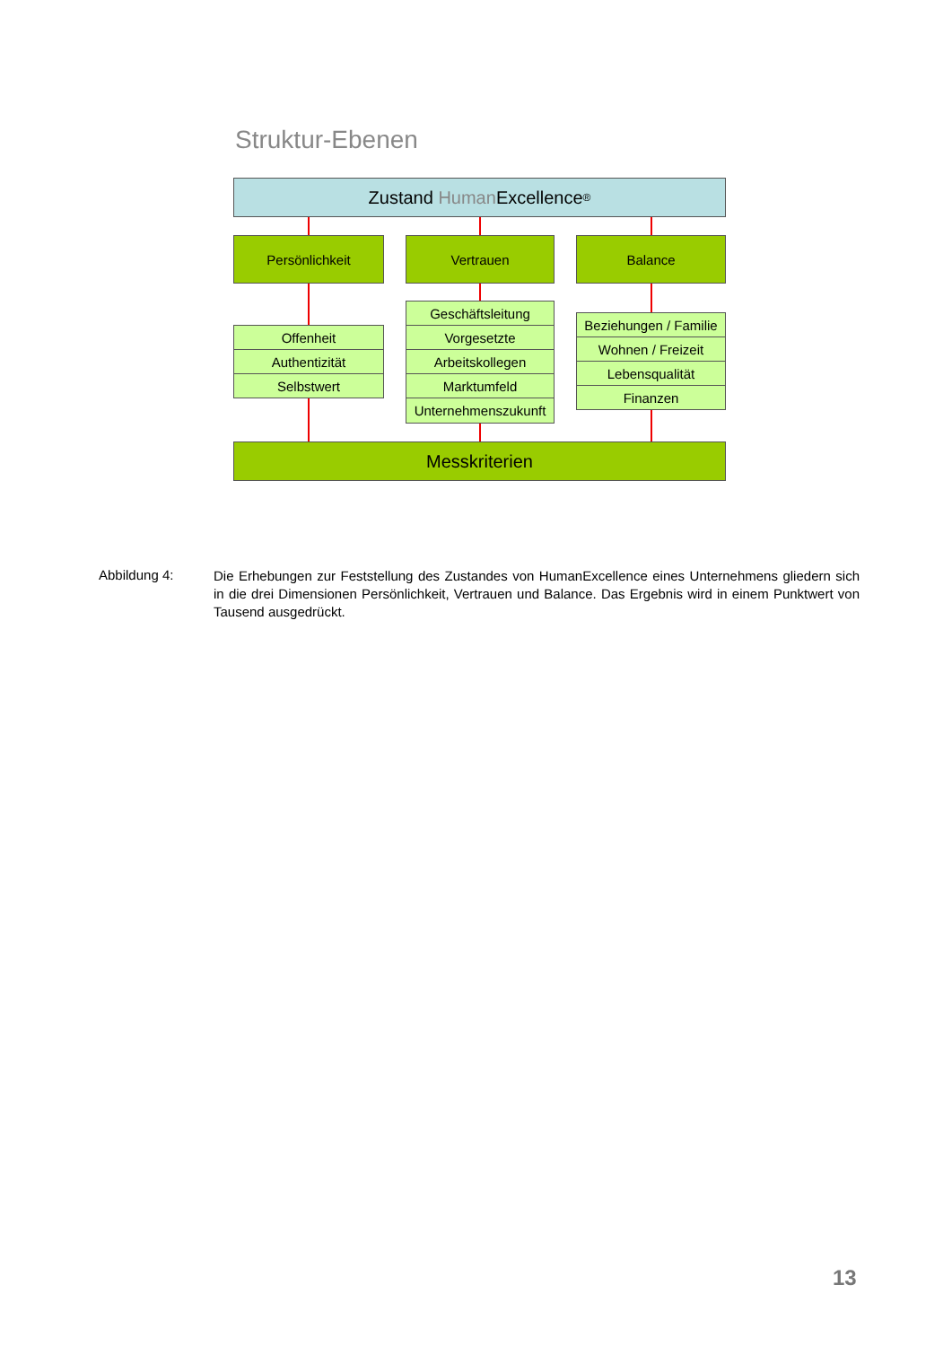Struktur-Ebenen
Zustand Human Excellence<sup>®</sup>
Persönlichkeit Vertrauen Balance
Offenheit
Authentizität
Selbstwert
Geschäftsleitung
Vorgesetzte
Arbeitskollegen
Marktumfeld
Unternehmenszukunft
Beziehungen / Familie
Wohnen / Freizeit
Lebensqualität
Finanzen
Messkriterien
Abbildung 4:
Die Erhebungen zur Feststellung des Zustandes von HumanExcellence eines Unternehmens gliedern sich in die drei Dimensionen Persönlichkeit, Vertrauen und Balance. Das Ergebnis wird in einem Punktwert von Tausend ausgedrückt.
13